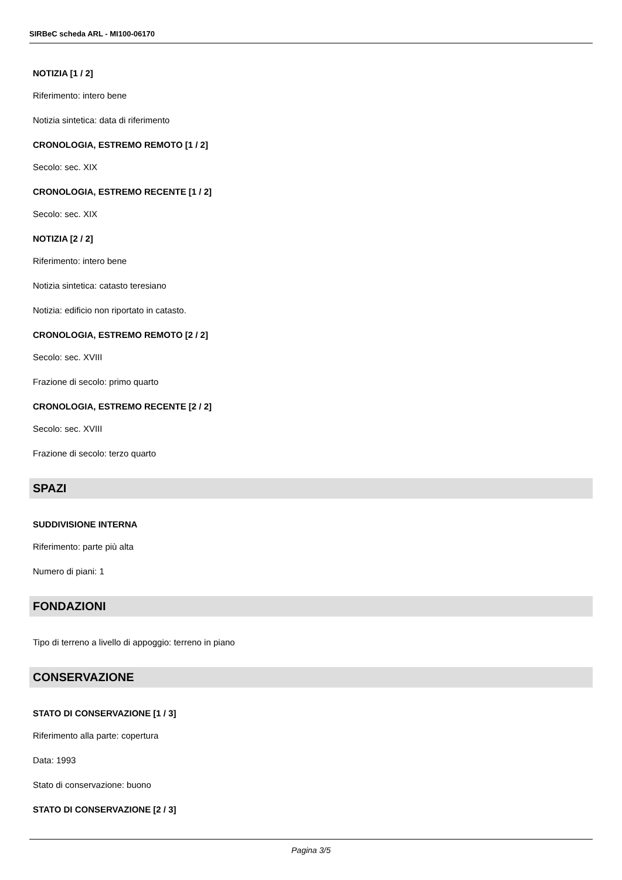SIRBeC scheda ARL - MI100-06170
NOTIZIA [1 / 2]
Riferimento: intero bene
Notizia sintetica: data di riferimento
CRONOLOGIA, ESTREMO REMOTO [1 / 2]
Secolo: sec. XIX
CRONOLOGIA, ESTREMO RECENTE [1 / 2]
Secolo: sec. XIX
NOTIZIA [2 / 2]
Riferimento: intero bene
Notizia sintetica: catasto teresiano
Notizia: edificio non riportato in catasto.
CRONOLOGIA, ESTREMO REMOTO [2 / 2]
Secolo: sec. XVIII
Frazione di secolo: primo quarto
CRONOLOGIA, ESTREMO RECENTE [2 / 2]
Secolo: sec. XVIII
Frazione di secolo: terzo quarto
SPAZI
SUDDIVISIONE INTERNA
Riferimento: parte più alta
Numero di piani: 1
FONDAZIONI
Tipo di terreno a livello di appoggio: terreno in piano
CONSERVAZIONE
STATO DI CONSERVAZIONE [1 / 3]
Riferimento alla parte: copertura
Data: 1993
Stato di conservazione: buono
STATO DI CONSERVAZIONE [2 / 3]
Pagina 3/5